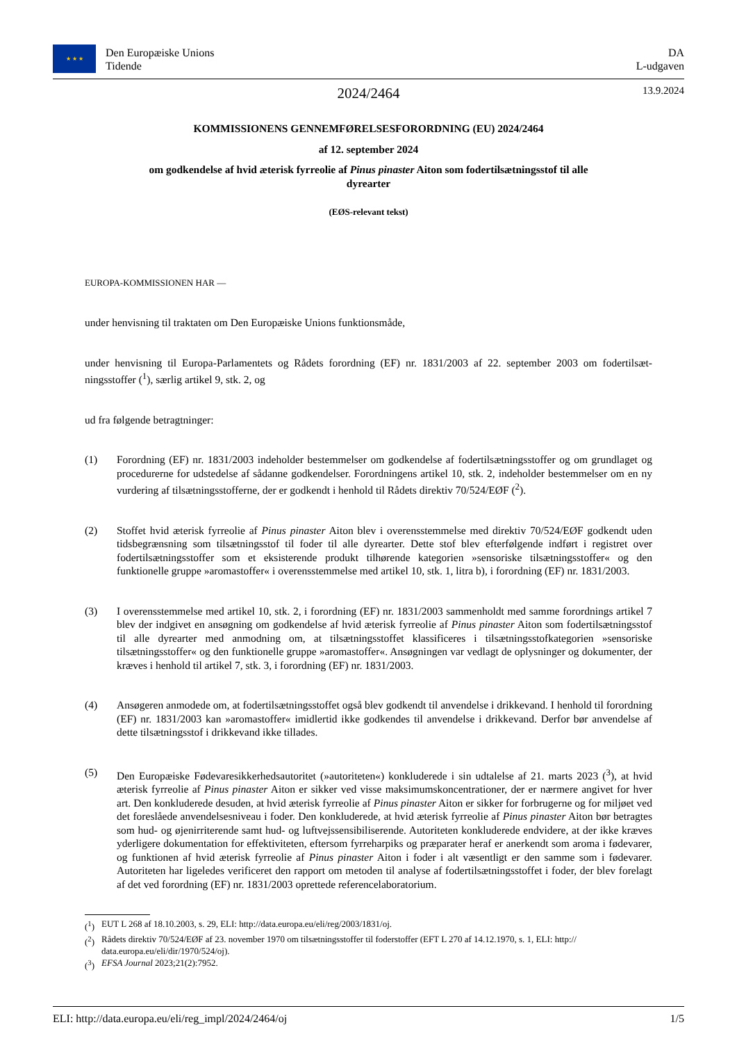★ ★ ★
Den Europæiske Unions
Tidende
DA
L-udgaven
2024/2464
13.9.2024
KOMMISSIONENS GENNEMFØRELSESFORORDNING (EU) 2024/2464
af 12. september 2024
om godkendelse af hvid æterisk fyrreolie af Pinus pinaster Aiton som fodertilsætningsstof til alle dyrearter
(EØS-relevant tekst)
EUROPA-KOMMISSIONEN HAR —
under henvisning til traktaten om Den Europæiske Unions funktionsmåde,
under henvisning til Europa-Parlamentets og Rådets forordning (EF) nr. 1831/2003 af 22. september 2003 om fodertilsæt­ningsstoffer (<sup>1</sup>), særlig artikel 9, stk. 2, og
ud fra følgende betragtninger:
(1) Forordning (EF) nr. 1831/2003 indeholder bestemmelser om godkendelse af fodertilsætningsstoffer og om grundlaget og procedurerne for udstedelse af sådanne godkendelser. Forordningens artikel 10, stk. 2, indeholder bestemmelser om en ny vurdering af tilsætningsstofferne, der er godkendt i henhold til Rådets direktiv 70/524/EØF (<sup>2</sup>).
(2) Stoffet hvid æterisk fyrreolie af Pinus pinaster Aiton blev i overensstemmelse med direktiv 70/524/EØF godkendt uden tidsbegrænsning som tilsætningsstof til foder til alle dyrearter. Dette stof blev efterfølgende indført i registret over fodertilsætningsstoffer som et eksisterende produkt tilhørende kategorien »sensoriske tilsætningsstoffer« og den funktionelle gruppe »aromastoffer« i overensstemmelse med artikel 10, stk. 1, litra b), i forordning (EF) nr. 1831/2003.
(3) I overensstemmelse med artikel 10, stk. 2, i forordning (EF) nr. 1831/2003 sammenholdt med samme forordnings artikel 7 blev der indgivet en ansøgning om godkendelse af hvid æterisk fyrreolie af Pinus pinaster Aiton som fodertilsætningsstof til alle dyrearter med anmodning om, at tilsætningsstoffet klassificeres i tilsætningsstofka­tegorien »sensoriske tilsætningsstoffer« og den funktionelle gruppe »aromastoffer«. Ansøgningen var vedlagt de oplysninger og dokumenter, der kræves i henhold til artikel 7, stk. 3, i forordning (EF) nr. 1831/2003.
(4) Ansøgeren anmodede om, at fodertilsætningsstoffet også blev godkendt til anvendelse i drikkevand. I henhold til forordning (EF) nr. 1831/2003 kan »aromastoffer« imidlertid ikke godkendes til anvendelse i drikkevand. Derfor bør anvendelse af dette tilsætningsstof i drikkevand ikke tillades.
(5) Den Europæiske Fødevaresikkerhedsautoritet (»autoriteten«) konkluderede i sin udtalelse af 21. marts 2023 (<sup>3</sup>), at hvid æterisk fyrreolie af Pinus pinaster Aiton er sikker ved visse maksimumskoncentrationer, der er nærmere angivet for hver art. Den konkluderede desuden, at hvid æterisk fyrreolie af Pinus pinaster Aiton er sikker for forbrugerne og for miljøet ved det foreslåede anvendelsesniveau i foder. Den konkluderede, at hvid æterisk fyrreolie af Pinus pinaster Aiton bør betragtes som hud- og øjenirriterende samt hud- og luftvejssensibiliserende. Autoriteten konkluderede endvidere, at der ikke kræves yderligere dokumentation for effektiviteten, eftersom fyrreharpiks og præparater heraf er anerkendt som aroma i fødevarer, og funktionen af hvid æterisk fyrreolie af Pinus pinaster Aiton i foder i alt væsentligt er den samme som i fødevarer. Autoriteten har ligeledes verificeret den rapport om metoden til analyse af fodertilsætningsstoffet i foder, der blev forelagt af det ved forordning (EF) nr. 1831/2003 oprettede referencelabo­ratorium.
(<sup>1</sup>) EUT L 268 af 18.10.2003, s. 29, ELI: http://data.europa.eu/eli/reg/2003/1831/oj.
(<sup>2</sup>) Rådets direktiv 70/524/EØF af 23. november 1970 om tilsætningsstoffer til foderstoffer (EFT L 270 af 14.12.1970, s. 1, ELI: http:// data.europa.eu/eli/dir/1970/524/oj).
(<sup>3</sup>) EFSA Journal 2023;21(2):7952.
ELI: http://data.europa.eu/eli/reg_impl/2024/2464/oj 1/5